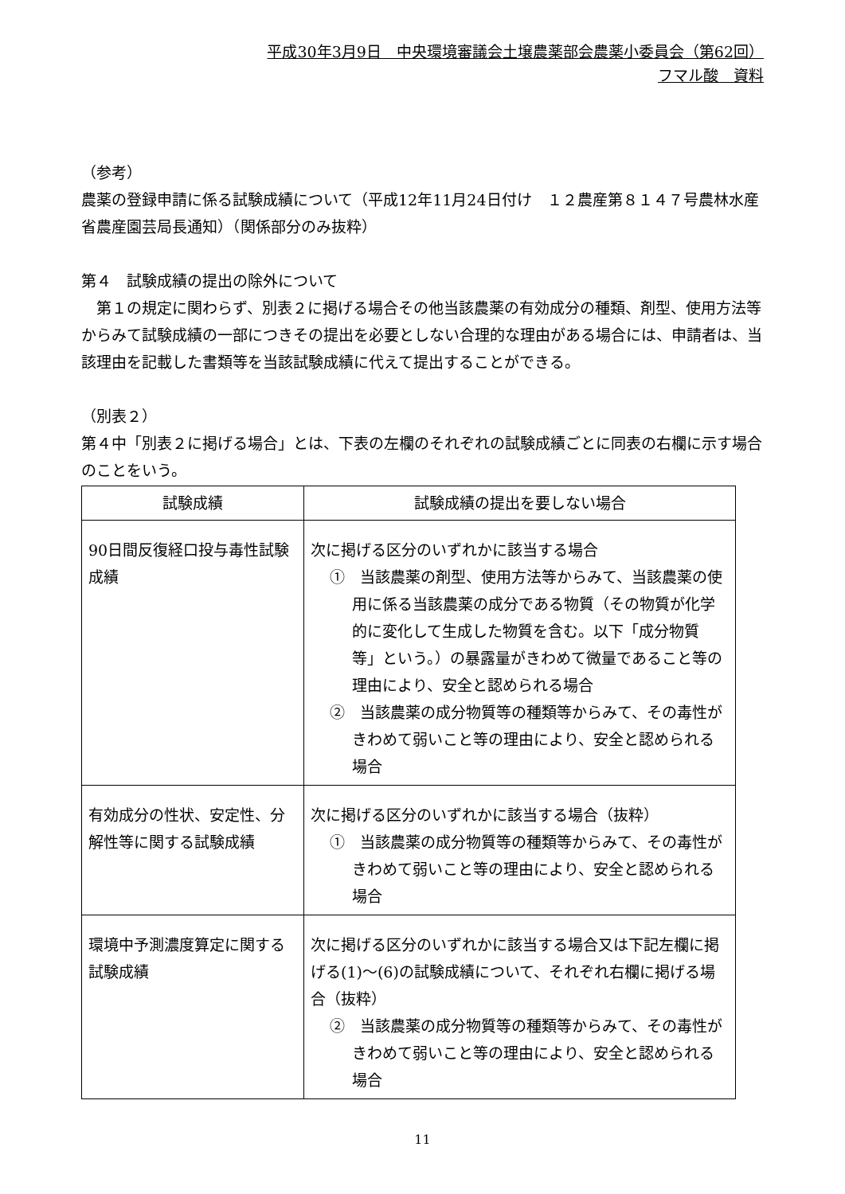平成30年3月9日　中央環境審議会土壌農薬部会農薬小委員会（第62回）
フマル酸　資料
（参考）
農薬の登録申請に係る試験成績について（平成12年11月24日付け　１２農産第８１４７号農林水産省農産園芸局長通知）（関係部分のみ抜粋）
第４　試験成績の提出の除外について
　第１の規定に関わらず、別表２に掲げる場合その他当該農薬の有効成分の種類、剤型、使用方法等からみて試験成績の一部につきその提出を必要としない合理的な理由がある場合には、申請者は、当該理由を記載した書類等を当該試験成績に代えて提出することができる。
（別表２）
第４中「別表２に掲げる場合」とは、下表の左欄のそれぞれの試験成績ごとに同表の右欄に示す場合のことをいう。
| 試験成績 | 試験成績の提出を要しない場合 |
| --- | --- |
| 90日間反復経口投与毒性試験成績 | 次に掲げる区分のいずれかに該当する場合 ① 当該農薬の剤型、使用方法等からみて、当該農薬の使用に係る当該農薬の成分である物質（その物質が化学的に変化して生成した物質を含む。以下「成分物質等」という。）の暴露量がきわめて微量であること等の理由により、安全と認められる場合 ② 当該農薬の成分物質等の種類等からみて、その毒性がきわめて弱いこと等の理由により、安全と認められる場合 |
| 有効成分の性状、安定性、分解性等に関する試験成績 | 次に掲げる区分のいずれかに該当する場合（抜粋） ① 当該農薬の成分物質等の種類等からみて、その毒性がきわめて弱いこと等の理由により、安全と認められる場合 |
| 環境中予測濃度算定に関する試験成績 | 次に掲げる区分のいずれかに該当する場合又は下記左欄に掲げる(1)～(6)の試験成績について、それぞれ右欄に掲げる場合（抜粋） ② 当該農薬の成分物質等の種類等からみて、その毒性がきわめて弱いこと等の理由により、安全と認められる場合 |
11